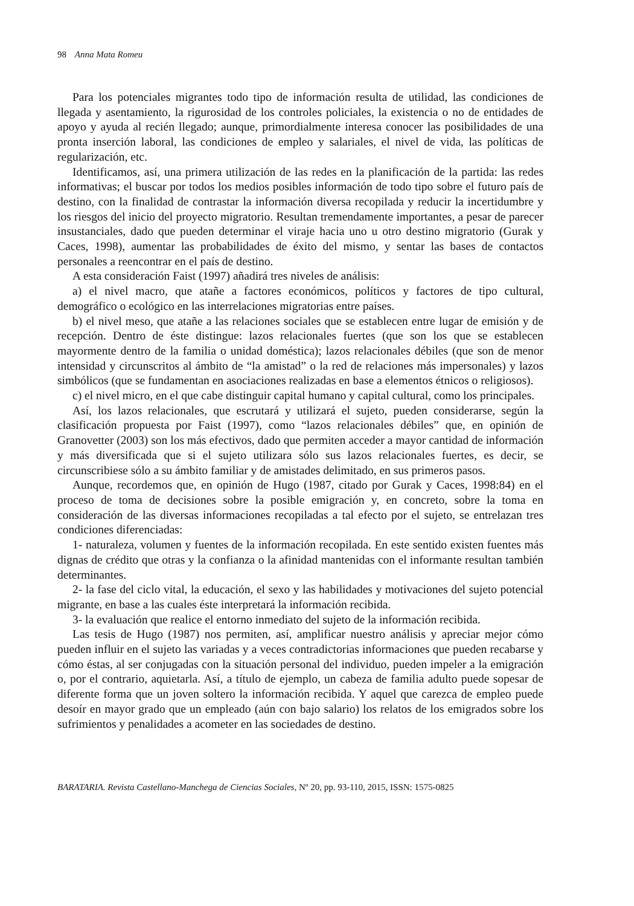98 Anna Mata Romeu
Para los potenciales migrantes todo tipo de información resulta de utilidad, las condiciones de llegada y asentamiento, la rigurosidad de los controles policiales, la existencia o no de entidades de apoyo y ayuda al recién llegado; aunque, primordialmente interesa conocer las posibilidades de una pronta inserción laboral, las condiciones de empleo y salariales, el nivel de vida, las políticas de regularización, etc.
Identificamos, así, una primera utilización de las redes en la planificación de la partida: las redes informativas; el buscar por todos los medios posibles información de todo tipo sobre el futuro país de destino, con la finalidad de contrastar la información diversa recopilada y reducir la incertidumbre y los riesgos del inicio del proyecto migratorio. Resultan tremendamente importantes, a pesar de parecer insustanciales, dado que pueden determinar el viraje hacia uno u otro destino migratorio (Gurak y Caces, 1998), aumentar las probabilidades de éxito del mismo, y sentar las bases de contactos personales a reencontrar en el país de destino.
A esta consideración Faist (1997) añadirá tres niveles de análisis:
a) el nivel macro, que atañe a factores económicos, políticos y factores de tipo cultural, demográfico o ecológico en las interrelaciones migratorias entre países.
b) el nivel meso, que atañe a las relaciones sociales que se establecen entre lugar de emisión y de recepción. Dentro de éste distingue: lazos relacionales fuertes (que son los que se establecen mayormente dentro de la familia o unidad doméstica); lazos relacionales débiles (que son de menor intensidad y circunscritos al ámbito de “la amistad” o la red de relaciones más impersonales) y lazos simbólicos (que se fundamentan en asociaciones realizadas en base a elementos étnicos o religiosos).
c) el nivel micro, en el que cabe distinguir capital humano y capital cultural, como los principales.
Así, los lazos relacionales, que escrutará y utilizará el sujeto, pueden considerarse, según la clasificación propuesta por Faist (1997), como “lazos relacionales débiles” que, en opinión de Granovetter (2003) son los más efectivos, dado que permiten acceder a mayor cantidad de información y más diversificada que si el sujeto utilizara sólo sus lazos relacionales fuertes, es decir, se circunscribiese sólo a su ámbito familiar y de amistades delimitado, en sus primeros pasos.
Aunque, recordemos que, en opinión de Hugo (1987, citado por Gurak y Caces, 1998:84) en el proceso de toma de decisiones sobre la posible emigración y, en concreto, sobre la toma en consideración de las diversas informaciones recopiladas a tal efecto por el sujeto, se entrelazan tres condiciones diferenciadas:
1- naturaleza, volumen y fuentes de la información recopilada. En este sentido existen fuentes más dignas de crédito que otras y la confianza o la afinidad mantenidas con el informante resultan también determinantes.
2- la fase del ciclo vital, la educación, el sexo y las habilidades y motivaciones del sujeto potencial migrante, en base a las cuales éste interpretará la información recibida.
3- la evaluación que realice el entorno inmediato del sujeto de la información recibida.
Las tesis de Hugo (1987) nos permiten, así, amplificar nuestro análisis y apreciar mejor cómo pueden influir en el sujeto las variadas y a veces contradictorias informaciones que pueden recabarse y cómo éstas, al ser conjugadas con la situación personal del individuo, pueden impeler a la emigración o, por el contrario, aquietarla. Así, a título de ejemplo, un cabeza de familia adulto puede sopesar de diferente forma que un joven soltero la información recibida. Y aquel que carezca de empleo puede desoír en mayor grado que un empleado (aún con bajo salario) los relatos de los emigrados sobre los sufrimientos y penalidades a acometer en las sociedades de destino.
BARATARIA. Revista Castellano-Manchega de Ciencias Sociales, Nº 20, pp. 93-110, 2015, ISSN: 1575-0825